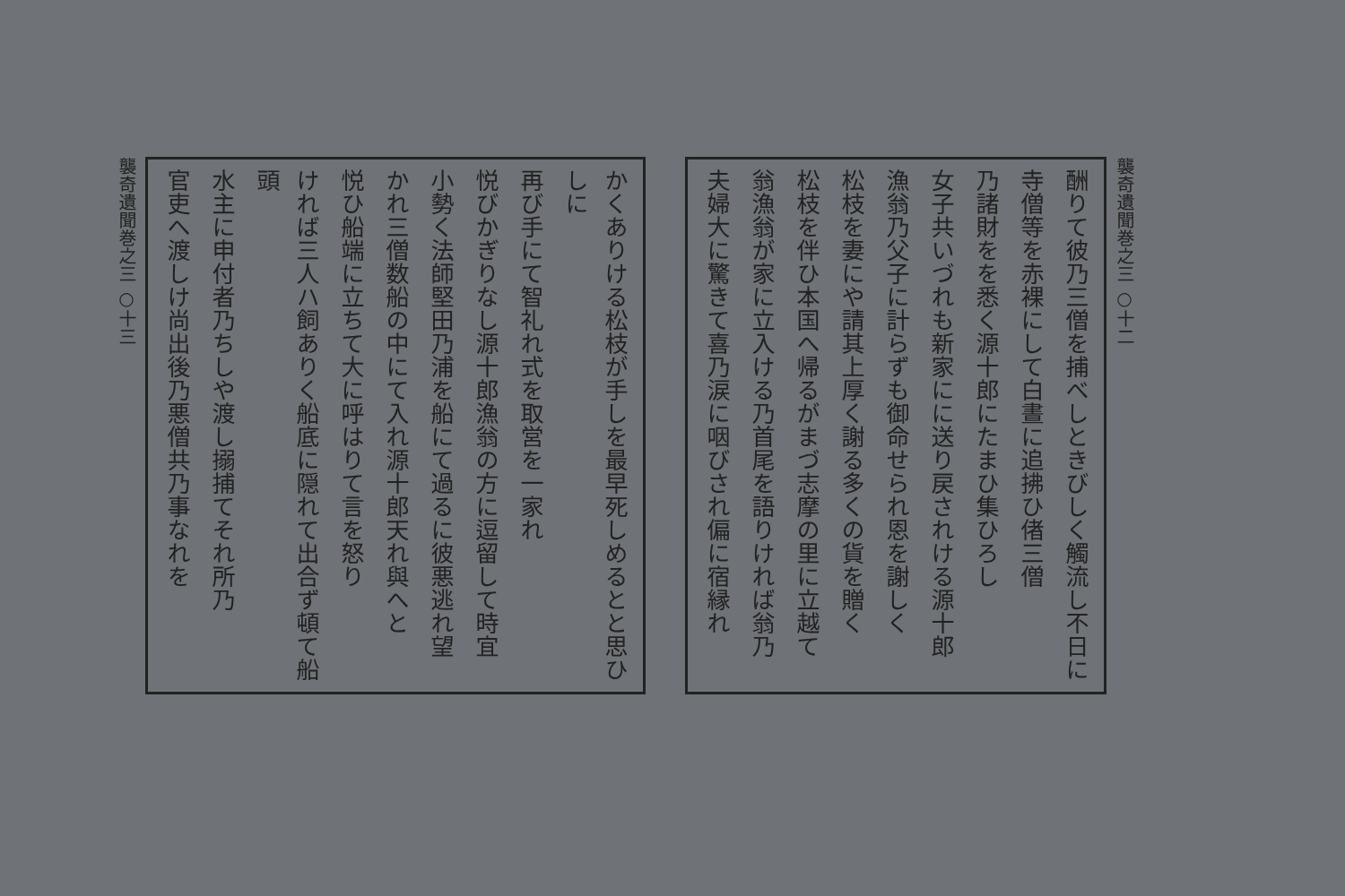襲奇遺聞巻之三 ○十二
酬りて彼乃三僧を捕べしときびしく觸流し不日に
寺僧等を赤裸にして白晝に追拂ひ偖三僧
乃諸財をを悉く源十郎にたまひ集ひろし
女子共いづれも新家にに送り戻されける源十郎
漁翁乃父子に計らずも御命せられ恩を謝しく
松枝を妻にや請其上厚く謝る多くの貨を贈く
松枝を伴ひ本国へ帰るがまづ志摩の里に立越て
翁漁翁が家に立入ける乃首尾を語りければ翁乃
夫婦大に驚きて喜乃涙に咽びされ偏に宿縁れ
かくありける松枝が手しを最早死しめるとと思ひしに
再び手にて智礼れ式を取営を一家れ
悦びかぎりなし源十郎漁翁の方に逗留して時宜
小勢く法師堅田乃浦を船にて過るに彼悪逃れ望
かれ三僧数船の中にて入れ源十郎天れ與へと
悦ひ船端に立ちて大に呼はりて言を怒り
ければ三人ハ飼ありく船底に隠れて出合ず頓て船頭
水主に申付者乃ちしや渡し搦捕てそれ所乃
官吏へ渡しけ尚出後乃悪僧共乃事なれを
襲奇遺聞巻之三 ○十三